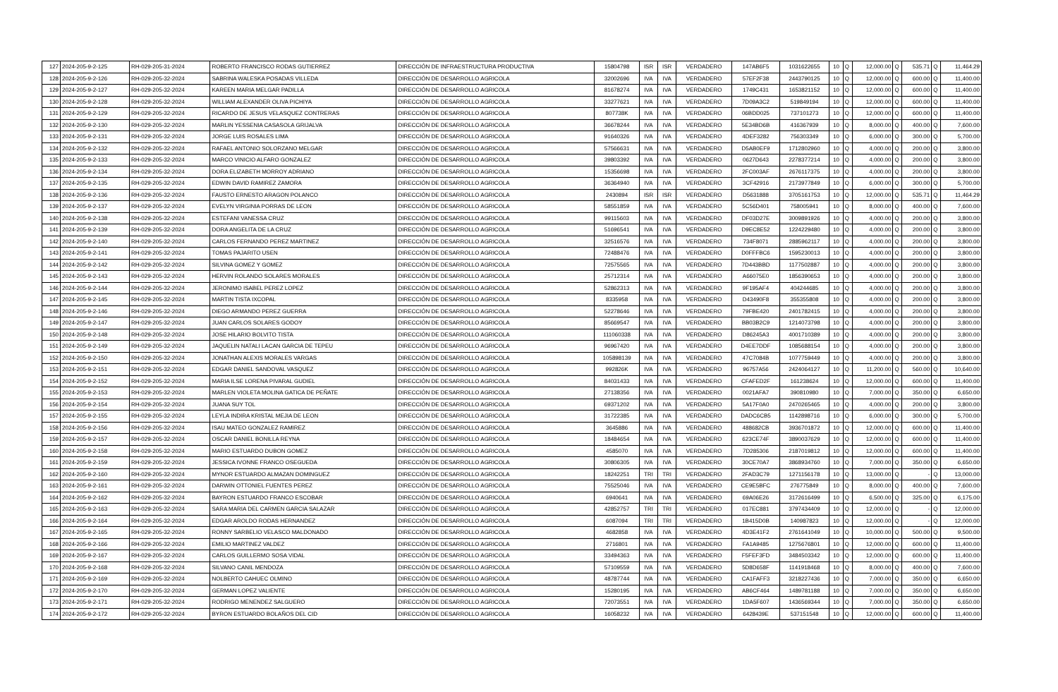| 127 | 2024-205-9-2-125 | RH-029-205-31-2024 | ROBERTO FRANCISCO RODAS GUTIERREZ | DIRECCIÓN DE INFRAESTRUCTURA PRODUCTIVA | 15804798 | ISR | ISR | VERDADERO | 147AB6F5 | 1031622655 | 10 | Q | 12,000.00 | Q | 535.71 | Q | 11,464.29 |
| 128 | 2024-205-9-2-126 | RH-029-205-32-2024 | SABRINA WALESKA POSADAS VILLEDA | DIRECCIÓN DE DESARROLLO AGRICOLA | 32002696 | IVA | IVA | VERDADERO | 57EF2F38 | 2443790125 | 10 | Q | 12,000.00 | Q | 600.00 | Q | 11,400.00 |
| 129 | 2024-205-9-2-127 | RH-029-205-32-2024 | KAREEN MARIA MELGAR PADILLA | DIRECCIÓN DE DESARROLLO AGRICOLA | 81678274 | IVA | IVA | VERDADERO | 1749C431 | 1653821152 | 10 | Q | 12,000.00 | Q | 600.00 | Q | 11,400.00 |
| 130 | 2024-205-9-2-128 | RH-029-205-32-2024 | WILLIAM ALEXANDER OLIVA PICHIYA | DIRECCIÓN DE DESARROLLO AGRICOLA | 33277621 | IVA | IVA | VERDADERO | 7D09A3C2 | 519849194 | 10 | Q | 12,000.00 | Q | 600.00 | Q | 11,400.00 |
| 131 | 2024-205-9-2-129 | RH-029-205-32-2024 | RICARDO DE JESUS VELASQUEZ CONTRERAS | DIRECCIÓN DE DESARROLLO AGRICOLA | 807738K | IVA | IVA | VERDADERO | 06BDD025 | 737101273 | 10 | Q | 12,000.00 | Q | 600.00 | Q | 11,400.00 |
| 132 | 2024-205-9-2-130 | RH-029-205-32-2024 | MARLIN YESSENIA CASASOLA GRIJALVA | DIRECCIÓN DE DESARROLLO AGRICOLA | 36678244 | IVA | IVA | VERDADERO | 5E34BD6B | 416367939 | 10 | Q | 8,000.00 | Q | 400.00 | Q | 7,600.00 |
| 133 | 2024-205-9-2-131 | RH-029-205-32-2024 | JORGE LUIS ROSALES LIMA | DIRECCIÓN DE DESARROLLO AGRICOLA | 91640326 | IVA | IVA | VERDADERO | 4DEF3282 | 756303349 | 10 | Q | 6,000.00 | Q | 300.00 | Q | 5,700.00 |
| 134 | 2024-205-9-2-132 | RH-029-205-32-2024 | RAFAEL ANTONIO SOLORZANO MELGAR | DIRECCIÓN DE DESARROLLO AGRICOLA | 57566631 | IVA | IVA | VERDADERO | D5AB0EF9 | 1712802960 | 10 | Q | 4,000.00 | Q | 200.00 | Q | 3,800.00 |
| 135 | 2024-205-9-2-133 | RH-029-205-32-2024 | MARCO VINICIO ALFARO GONZALEZ | DIRECCIÓN DE DESARROLLO AGRICOLA | 39803392 | IVA | IVA | VERDADERO | 0627D643 | 2278377214 | 10 | Q | 4,000.00 | Q | 200.00 | Q | 3,800.00 |
| 136 | 2024-205-9-2-134 | RH-029-205-32-2024 | DORA ELIZABETH MORROY ADRIANO | DIRECCIÓN DE DESARROLLO AGRICOLA | 15356698 | IVA | IVA | VERDADERO | 2FC003AF | 2676117375 | 10 | Q | 4,000.00 | Q | 200.00 | Q | 3,800.00 |
| 137 | 2024-205-9-2-135 | RH-029-205-32-2024 | EDWIN DAVID RAMIREZ ZAMORA | DIRECCIÓN DE DESARROLLO AGRICOLA | 36364940 | IVA | IVA | VERDADERO | 3CF42916 | 2173977849 | 10 | Q | 6,000.00 | Q | 300.00 | Q | 5,700.00 |
| 138 | 2024-205-9-2-136 | RH-029-205-32-2024 | FAUSTO ERNESTO ARAGON POLANCO | DIRECCIÓN DE DESARROLLO AGRICOLA | 2430894 | ISR | ISR | VERDADERO | D5631888 | 3705161753 | 10 | Q | 12,000.00 | Q | 535.71 | Q | 11,464.29 |
| 139 | 2024-205-9-2-137 | RH-029-205-32-2024 | EVELYN VIRGINIA PORRAS DE LEON | DIRECCIÓN DE DESARROLLO AGRICOLA | 58551859 | IVA | IVA | VERDADERO | 5C56D401 | 758005941 | 10 | Q | 8,000.00 | Q | 400.00 | Q | 7,600.00 |
| 140 | 2024-205-9-2-138 | RH-029-205-32-2024 | ESTEFANI VANESSA CRUZ | DIRECCIÓN DE DESARROLLO AGRICOLA | 99115603 | IVA | IVA | VERDADERO | DF03D27E | 3009891926 | 10 | Q | 4,000.00 | Q | 200.00 | Q | 3,800.00 |
| 141 | 2024-205-9-2-139 | RH-029-205-32-2024 | DORA ANGELITA DE LA CRUZ | DIRECCIÓN DE DESARROLLO AGRICOLA | 51696541 | IVA | IVA | VERDADERO | D9EC8E52 | 1224229480 | 10 | Q | 4,000.00 | Q | 200.00 | Q | 3,800.00 |
| 142 | 2024-205-9-2-140 | RH-029-205-32-2024 | CARLOS FERNANDO PEREZ MARTINEZ | DIRECCIÓN DE DESARROLLO AGRICOLA | 32516576 | IVA | IVA | VERDADERO | 734F8071 | 2885962117 | 10 | Q | 4,000.00 | Q | 200.00 | Q | 3,800.00 |
| 143 | 2024-205-9-2-141 | RH-029-205-32-2024 | TOMAS PAJARITO USEN | DIRECCIÓN DE DESARROLLO AGRICOLA | 72488476 | IVA | IVA | VERDADERO | D0FFFBC6 | 1595230013 | 10 | Q | 4,000.00 | Q | 200.00 | Q | 3,800.00 |
| 144 | 2024-205-9-2-142 | RH-029-205-32-2024 | SILVINA GOMEZ Y GOMEZ | DIRECCIÓN DE DESARROLLO AGRICOLA | 72575565 | IVA | IVA | VERDADERO | 7D443BBD | 1177502887 | 10 | Q | 4,000.00 | Q | 200.00 | Q | 3,800.00 |
| 145 | 2024-205-9-2-143 | RH-029-205-32-2024 | HERVIN ROLANDO SOLARES MORALES | DIRECCIÓN DE DESARROLLO AGRICOLA | 25712314 | IVA | IVA | VERDADERO | A66075E0 | 1856390653 | 10 | Q | 4,000.00 | Q | 200.00 | Q | 3,800.00 |
| 146 | 2024-205-9-2-144 | RH-029-205-32-2024 | JERONIMO ISABEL PEREZ LOPEZ | DIRECCIÓN DE DESARROLLO AGRICOLA | 52862313 | IVA | IVA | VERDADERO | 9F195AF4 | 404244685 | 10 | Q | 4,000.00 | Q | 200.00 | Q | 3,800.00 |
| 147 | 2024-205-9-2-145 | RH-029-205-32-2024 | MARTIN TISTA IXCOPAL | DIRECCIÓN DE DESARROLLO AGRICOLA | 8335958 | IVA | IVA | VERDADERO | D43490F8 | 355355808 | 10 | Q | 4,000.00 | Q | 200.00 | Q | 3,800.00 |
| 148 | 2024-205-9-2-146 | RH-029-205-32-2024 | DIEGO ARMANDO PEREZ GUERRA | DIRECCIÓN DE DESARROLLO AGRICOLA | 52278646 | IVA | IVA | VERDADERO | 79FBE420 | 2401782415 | 10 | Q | 4,000.00 | Q | 200.00 | Q | 3,800.00 |
| 149 | 2024-205-9-2-147 | RH-029-205-32-2024 | JUAN CARLOS SOLARES GODOY | DIRECCIÓN DE DESARROLLO AGRICOLA | 85669547 | IVA | IVA | VERDADERO | BB03B2C9 | 1214073798 | 10 | Q | 4,000.00 | Q | 200.00 | Q | 3,800.00 |
| 150 | 2024-205-9-2-148 | RH-029-205-32-2024 | JOSE HILARIO BOLVITO TISTA | DIRECCIÓN DE DESARROLLO AGRICOLA | 111060338 | IVA | IVA | VERDADERO | D86245A3 | 4001710389 | 10 | Q | 4,000.00 | Q | 200.00 | Q | 3,800.00 |
| 151 | 2024-205-9-2-149 | RH-029-205-32-2024 | JAQUELIN NATALI LACAN GARCIA DE TEPEU | DIRECCIÓN DE DESARROLLO AGRICOLA | 96967420 | IVA | IVA | VERDADERO | D4EE7DDF | 1085688154 | 10 | Q | 4,000.00 | Q | 200.00 | Q | 3,800.00 |
| 152 | 2024-205-9-2-150 | RH-029-205-32-2024 | JONATHAN ALEXIS MORALES VARGAS | DIRECCIÓN DE DESARROLLO AGRICOLA | 105898139 | IVA | IVA | VERDADERO | 47C7084B | 1077759449 | 10 | Q | 4,000.00 | Q | 200.00 | Q | 3,800.00 |
| 153 | 2024-205-9-2-151 | RH-029-205-32-2024 | EDGAR DANIEL SANDOVAL VASQUEZ | DIRECCIÓN DE DESARROLLO AGRICOLA | 992826K | IVA | IVA | VERDADERO | 96757A56 | 2424064127 | 10 | Q | 11,200.00 | Q | 560.00 | Q | 10,640.00 |
| 154 | 2024-205-9-2-152 | RH-029-205-32-2024 | MARIA ILSE LORENA PIVARAL GUDIEL | DIRECCIÓN DE DESARROLLO AGRICOLA | 84031433 | IVA | IVA | VERDADERO | CFAFED2F | 161238624 | 10 | Q | 12,000.00 | Q | 600.00 | Q | 11,400.00 |
| 155 | 2024-205-9-2-153 | RH-029-205-32-2024 | MARLEN VIOLETA MOLINA GATICA DE PEÑATE | DIRECCIÓN DE DESARROLLO AGRICOLA | 27138356 | IVA | IVA | VERDADERO | 0021AFA7 | 390810980 | 10 | Q | 7,000.00 | Q | 350.00 | Q | 6,650.00 |
| 156 | 2024-205-9-2-154 | RH-029-205-32-2024 | JUANA SUY TOL | DIRECCIÓN DE DESARROLLO AGRICOLA | 69371202 | IVA | IVA | VERDADERO | 5A17F0A0 | 2470265465 | 10 | Q | 4,000.00 | Q | 200.00 | Q | 3,800.00 |
| 157 | 2024-205-9-2-155 | RH-029-205-32-2024 | LEYLA INDIRA KRISTAL MEJIA DE LEON | DIRECCIÓN DE DESARROLLO AGRICOLA | 31722385 | IVA | IVA | VERDADERO | DADC6CB5 | 1142898716 | 10 | Q | 6,000.00 | Q | 300.00 | Q | 5,700.00 |
| 158 | 2024-205-9-2-156 | RH-029-205-32-2024 | ISAU MATEO GONZALEZ RAMIREZ | DIRECCIÓN DE DESARROLLO AGRICOLA | 3645886 | IVA | IVA | VERDADERO | 488682CB | 3936701872 | 10 | Q | 12,000.00 | Q | 600.00 | Q | 11,400.00 |
| 159 | 2024-205-9-2-157 | RH-029-205-32-2024 | OSCAR DANIEL BONILLA REYNA | DIRECCIÓN DE DESARROLLO AGRICOLA | 18484654 | IVA | IVA | VERDADERO | 623CE74F | 3890037629 | 10 | Q | 12,000.00 | Q | 600.00 | Q | 11,400.00 |
| 160 | 2024-205-9-2-158 | RH-029-205-32-2024 | MARIO ESTUARDO DUBON GOMEZ | DIRECCIÓN DE DESARROLLO AGRICOLA | 4585070 | IVA | IVA | VERDADERO | 7D285306 | 2187019812 | 10 | Q | 12,000.00 | Q | 600.00 | Q | 11,400.00 |
| 161 | 2024-205-9-2-159 | RH-029-205-32-2024 | JESSICA IVONNE FRANCO OSEGUEDA | DIRECCIÓN DE DESARROLLO AGRICOLA | 30806305 | IVA | IVA | VERDADERO | 30CE70A7 | 3868934760 | 10 | Q | 7,000.00 | Q | 350.00 | Q | 6,650.00 |
| 162 | 2024-205-9-2-160 | RH-029-205-32-2024 | MYNOR ESTUARDO ALMAZAN DOMINGUEZ | DIRECCIÓN DE DESARROLLO AGRICOLA | 18242251 | TRI | TRI | VERDADERO | 2FAD3C79 | 1271156178 | 10 | Q | 13,000.00 | Q | - | Q | 13,000.00 |
| 163 | 2024-205-9-2-161 | RH-029-205-32-2024 | DARWIN OTTONIEL FUENTES PEREZ | DIRECCIÓN DE DESARROLLO AGRICOLA | 75525046 | IVA | IVA | VERDADERO | CE9E5BFC | 276775849 | 10 | Q | 8,000.00 | Q | 400.00 | Q | 7,600.00 |
| 164 | 2024-205-9-2-162 | RH-029-205-32-2024 | BAYRON ESTUARDO FRANCO ESCOBAR | DIRECCIÓN DE DESARROLLO AGRICOLA | 6940641 | IVA | IVA | VERDADERO | 69A06E26 | 3172616499 | 10 | Q | 6,500.00 | Q | 325.00 | Q | 6,175.00 |
| 165 | 2024-205-9-2-163 | RH-029-205-32-2024 | SARA MARIA DEL CARMEN GARCIA SALAZAR | DIRECCIÓN DE DESARROLLO AGRICOLA | 42852757 | TRI | TRI | VERDADERO | 017EC881 | 3797434409 | 10 | Q | 12,000.00 | Q | - | Q | 12,000.00 |
| 166 | 2024-205-9-2-164 | RH-029-205-32-2024 | EDGAR AROLDO RODAS HERNANDEZ | DIRECCIÓN DE DESARROLLO AGRICOLA | 6087094 | TRI | TRI | VERDADERO | 1B415D0B | 140987823 | 10 | Q | 12,000.00 | Q | - | Q | 12,000.00 |
| 167 | 2024-205-9-2-165 | RH-029-205-32-2024 | RONNY SARBELIO VELASCO MALDONADO | DIRECCIÓN DE DESARROLLO AGRICOLA | 4682858 | IVA | IVA | VERDADERO | 4D3E41F2 | 2761641049 | 10 | Q | 10,000.00 | Q | 500.00 | Q | 9,500.00 |
| 168 | 2024-205-9-2-166 | RH-029-205-32-2024 | EMILIO MARTINEZ VALDEZ | DIRECCIÓN DE DESARROLLO AGRICOLA | 2716801 | IVA | IVA | VERDADERO | FA1A9485 | 1275676801 | 10 | Q | 12,000.00 | Q | 600.00 | Q | 11,400.00 |
| 169 | 2024-205-9-2-167 | RH-029-205-32-2024 | CARLOS GUILLERMO SOSA VIDAL | DIRECCIÓN DE DESARROLLO AGRICOLA | 33494363 | IVA | IVA | VERDADERO | F5FEF3FD | 3484503342 | 10 | Q | 12,000.00 | Q | 600.00 | Q | 11,400.00 |
| 170 | 2024-205-9-2-168 | RH-029-205-32-2024 | SILVANO CANIL MENDOZA | DIRECCIÓN DE DESARROLLO AGRICOLA | 57109559 | IVA | IVA | VERDADERO | 5D8D658F | 1141918468 | 10 | Q | 8,000.00 | Q | 400.00 | Q | 7,600.00 |
| 171 | 2024-205-9-2-169 | RH-029-205-32-2024 | NOLBERTO CAHUEC OLMINO | DIRECCIÓN DE DESARROLLO AGRICOLA | 48787744 | IVA | IVA | VERDADERO | CA1FAFF3 | 3218227436 | 10 | Q | 7,000.00 | Q | 350.00 | Q | 6,650.00 |
| 172 | 2024-205-9-2-170 | RH-029-205-32-2024 | GERMAN LOPEZ VALIENTE | DIRECCIÓN DE DESARROLLO AGRICOLA | 15280195 | IVA | IVA | VERDADERO | AB6CF464 | 1489781188 | 10 | Q | 7,000.00 | Q | 350.00 | Q | 6,650.00 |
| 173 | 2024-205-9-2-171 | RH-029-205-32-2024 | RODRIGO MENENDEZ SALGUERO | DIRECCIÓN DE DESARROLLO AGRICOLA | 72073551 | IVA | IVA | VERDADERO | 1DA5F607 | 1436569344 | 10 | Q | 7,000.00 | Q | 350.00 | Q | 6,650.00 |
| 174 | 2024-205-9-2-172 | RH-029-205-32-2024 | BYRON ESTUARDO BOLAÑOS DEL CID | DIRECCIÓN DE DESARROLLO AGRICOLA | 16058232 | IVA | IVA | VERDADERO | 6428439E | 537151548 | 10 | Q | 12,000.00 | Q | 600.00 | Q | 11,400.00 |